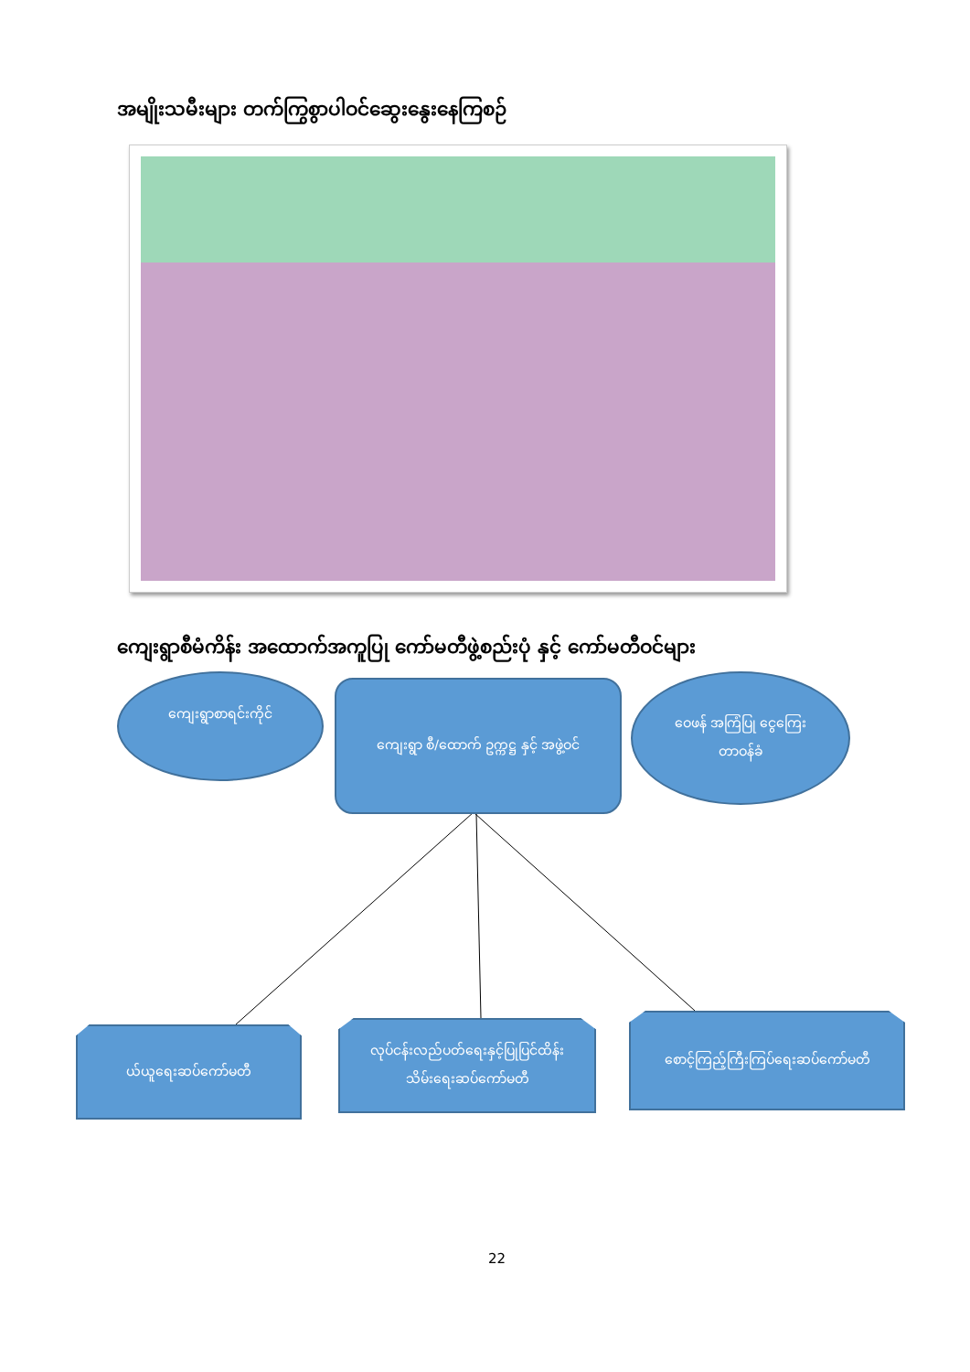အမျိုးသမီးများ တက်ကြွစွာပါဝင်ဆွေးနွေးနေကြစဉ်
ကျေးရွာစီမံကိန်း အထောက်အကူပြု ကော်မတီဖွဲ့စည်းပုံ နှင့် ကော်မတီဝင်များ
ကျေးရွာစာရင်းကိုင်
ကျေးရွာ စီ/ထောက် ဥက္ကဋ္ဌ နှင့် အဖွဲ့ဝင်
ဝေဖန် အကြံပြု ငွေကြေး
တာဝန်ခံ
ယ်ယူရေးဆပ်ကော်မတီ
လုပ်ငန်းလည်ပတ်ရေးနှင့်ပြုပြင်ထိန်း
သိမ်းရေးဆပ်ကော်မတီ
စောင့်ကြည့်ကြီးကြပ်ရေးဆပ်ကော်မတီ
22